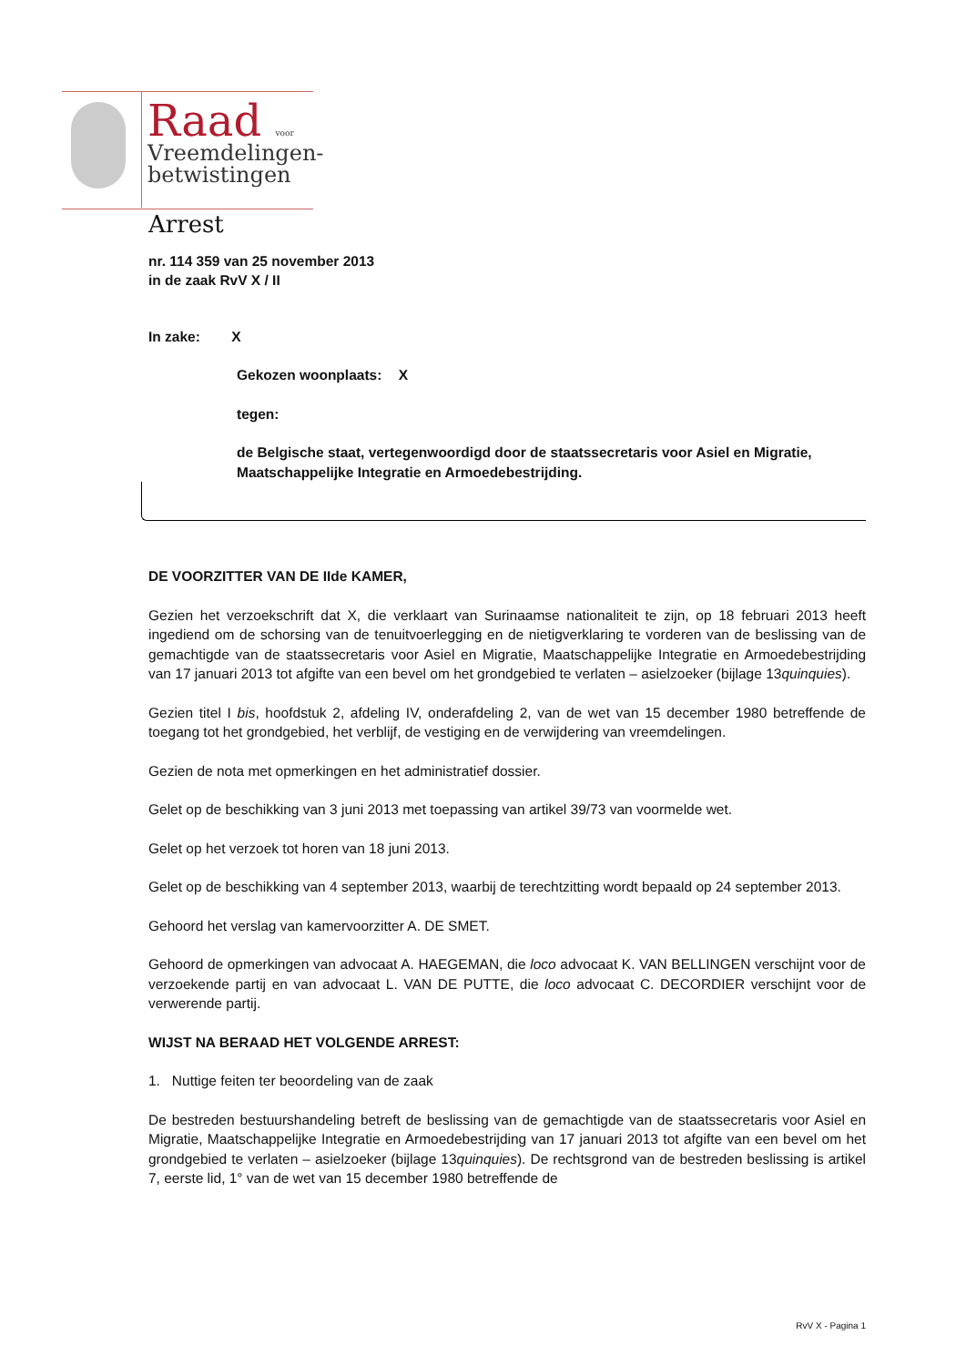Raad voor
Vreemdelingen-
betwistingen
Arrest
nr. 114 359 van 25 november 2013
in de zaak RvV X / II
In zake: X
Gekozen woonplaats: X
tegen:
de Belgische staat, vertegenwoordigd door de staatssecretaris voor Asiel en Migratie, Maatschappelijke Integratie en Armoedebestrijding.
DE VOORZITTER VAN DE IIde KAMER,
Gezien het verzoekschrift dat X, die verklaart van Surinaamse nationaliteit te zijn, op 18 februari 2013 heeft ingediend om de schorsing van de tenuitvoerlegging en de nietigverklaring te vorderen van de beslissing van de gemachtigde van de staatssecretaris voor Asiel en Migratie, Maatschappelijke Integratie en Armoedebestrijding van 17 januari 2013 tot afgifte van een bevel om het grondgebied te verlaten – asielzoeker (bijlage 13quinquies).
Gezien titel I bis, hoofdstuk 2, afdeling IV, onderafdeling 2, van de wet van 15 december 1980 betreffende de toegang tot het grondgebied, het verblijf, de vestiging en de verwijdering van vreemdelingen.
Gezien de nota met opmerkingen en het administratief dossier.
Gelet op de beschikking van 3 juni 2013 met toepassing van artikel 39/73 van voormelde wet.
Gelet op het verzoek tot horen van 18 juni 2013.
Gelet op de beschikking van 4 september 2013, waarbij de terechtzitting wordt bepaald op 24 september 2013.
Gehoord het verslag van kamervoorzitter A. DE SMET.
Gehoord de opmerkingen van advocaat A. HAEGEMAN, die loco advocaat K. VAN BELLINGEN verschijnt voor de verzoekende partij en van advocaat L. VAN DE PUTTE, die loco advocaat C. DECORDIER verschijnt voor de verwerende partij.
WIJST NA BERAAD HET VOLGENDE ARREST:
1. Nuttige feiten ter beoordeling van de zaak
De bestreden bestuurshandeling betreft de beslissing van de gemachtigde van de staatssecretaris voor Asiel en Migratie, Maatschappelijke Integratie en Armoedebestrijding van 17 januari 2013 tot afgifte van een bevel om het grondgebied te verlaten – asielzoeker (bijlage 13quinquies). De rechtsgrond van de bestreden beslissing is artikel 7, eerste lid, 1° van de wet van 15 december 1980 betreffende de
RvV X - Pagina 1